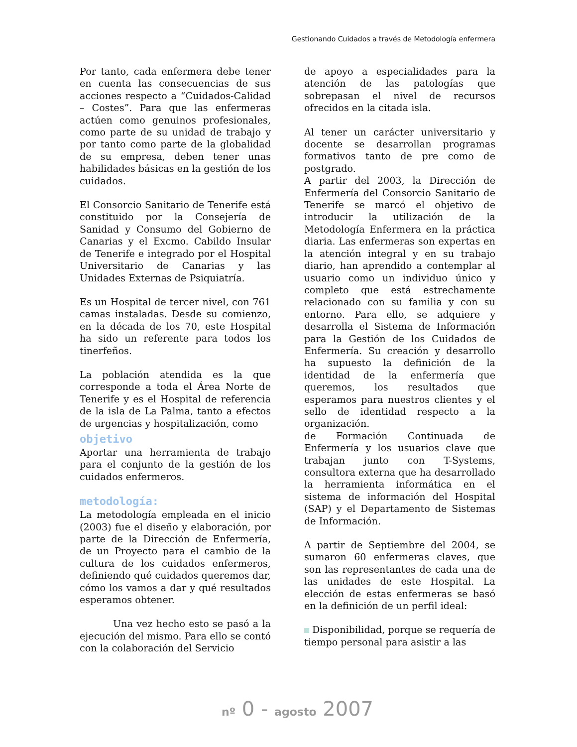Gestionando Cuidados a través de Metodología enfermera
Por tanto, cada enfermera debe tener en cuenta las consecuencias de sus acciones respecto a “Cuidados-Calidad – Costes”. Para que las enfermeras actúen como genuinos profesionales, como parte de su unidad de trabajo y por tanto como parte de la globalidad de su empresa, deben tener unas habilidades básicas en la gestión de los cuidados.
El Consorcio Sanitario de Tenerife está constituido por la Consejería de Sanidad y Consumo del Gobierno de Canarias y el Excmo. Cabildo Insular de Tenerife e integrado por el Hospital Universitario de Canarias y las Unidades Externas de Psiquiatría.
Es un Hospital de tercer nivel, con 761 camas instaladas. Desde su comienzo, en la década de los 70, este Hospital ha sido un referente para todos los tinerfeños.
La población atendida es la que corresponde a toda el Área Norte de Tenerife y es el Hospital de referencia de la isla de La Palma, tanto a efectos de urgencias y hospitalización, como
objetivo
Aportar una herramienta de trabajo para el conjunto de la gestión de los cuidados enfermeros.
metodología:
La metodología empleada en el inicio (2003) fue el diseño y elaboración, por parte de la Dirección de Enfermería, de un Proyecto para el cambio de la cultura de los cuidados enfermeros, definiendo qué cuidados queremos dar, cómo los vamos a dar y qué resultados esperamos obtener.
Una vez hecho esto se pasó a la ejecución del mismo. Para ello se contó con la colaboración del Servicio
de apoyo a especialidades para la atención de las patologías que sobrepasan el nivel de recursos ofrecidos en la citada isla.
Al tener un carácter universitario y docente se desarrollan programas formativos tanto de pre como de postgrado.
A partir del 2003, la Dirección de Enfermería del Consorcio Sanitario de Tenerife se marcó el objetivo de introducir la utilización de la Metodología Enfermera en la práctica diaria. Las enfermeras son expertas en la atención integral y en su trabajo diario, han aprendido a contemplar al usuario como un individuo único y completo que está estrechamente relacionado con su familia y con su entorno. Para ello, se adquiere y desarrolla el Sistema de Información para la Gestión de los Cuidados de Enfermería. Su creación y desarrollo ha supuesto la definición de la identidad de la enfermería que queremos, los resultados que esperamos para nuestros clientes y el sello de identidad respecto a la organización.
de Formación Continuada de Enfermería y los usuarios clave que trabajan junto con T-Systems, consultora externa que ha desarrollado la herramienta informática en el sistema de información del Hospital (SAP) y el Departamento de Sistemas de Información.
A partir de Septiembre del 2004, se sumaron 60 enfermeras claves, que son las representantes de cada una de las unidades de este Hospital. La elección de estas enfermeras se basó en la definición de un perfil ideal:
Disponibilidad, porque se requería de tiempo personal para asistir a las
nº 0 - agosto 2007